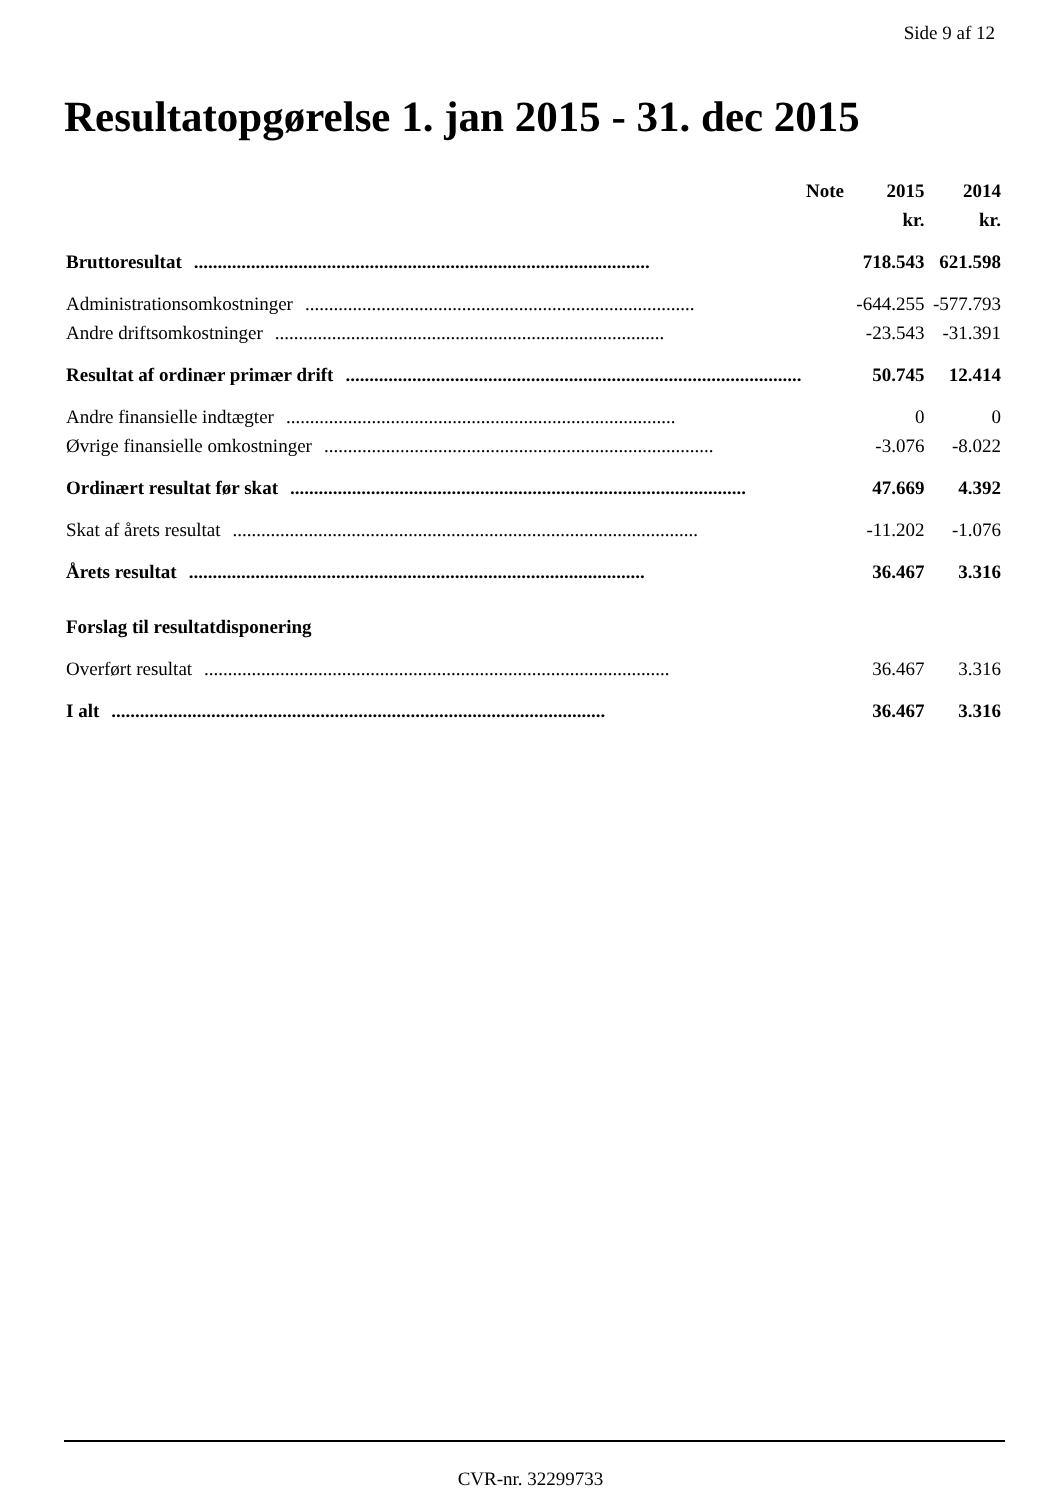Side 9 af 12
Resultatopgørelse 1. jan 2015 - 31. dec 2015
| | Note | 2015 | 2014 |
| --- | --- | --- | --- |
| | | kr. | kr. |
| Bruttoresultat ................................................................................................ | | 718.543 | 621.598 |
| Administrationsomkostninger .................................................................................. | | -644.255 | -577.793 |
| Andre driftsomkostninger .................................................................................. | | -23.543 | -31.391 |
| Resultat af ordinær primær drift ................................................................................................ | | 50.745 | 12.414 |
| Andre finansielle indtægter .................................................................................. | | 0 | 0 |
| Øvrige finansielle omkostninger .................................................................................. | | -3.076 | -8.022 |
| Ordinært resultat før skat ................................................................................................ | | 47.669 | 4.392 |
| Skat af årets resultat .................................................................................................. | | -11.202 | -1.076 |
| Årets resultat ................................................................................................ | | 36.467 | 3.316 |
| Forslag til resultatdisponering | | | |
| Overført resultat .................................................................................................. | | 36.467 | 3.316 |
| I alt ........................................................................................................ | | 36.467 | 3.316 |
CVR-nr. 32299733